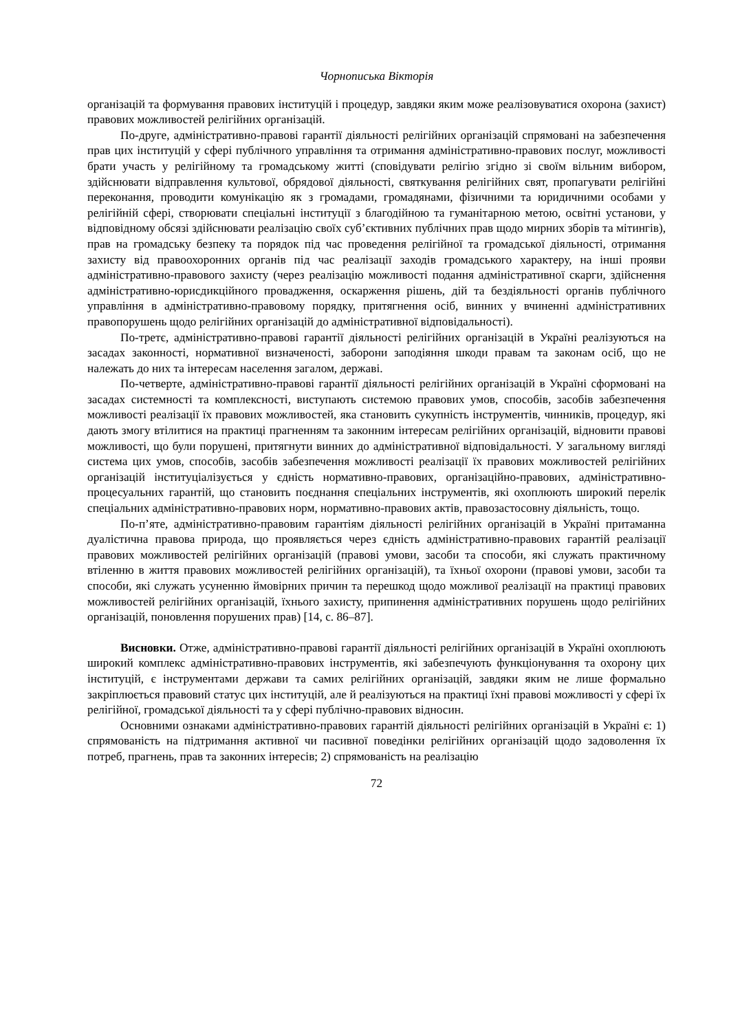Чорнописька Вікторія
організацій та формування правових інституцій і процедур, завдяки яким може реалізовуватися охорона (захист) правових можливостей релігійних організацій.
По-друге, адміністративно-правові гарантії діяльності релігійних організацій спрямовані на забезпечення прав цих інституцій у сфері публічного управління та отримання адміністративно-правових послуг, можливості брати участь у релігійному та громадському житті (сповідувати релігію згідно зі своїм вільним вибором, здійснювати відправлення культової, обрядової діяльності, святкування релігійних свят, пропагувати релігійні переконання, проводити комунікацію як з громадами, громадянами, фізичними та юридичними особами у релігійній сфері, створювати спеціальні інституції з благодійною та гуманітарною метою, освітні установи, у відповідному обсязі здійснювати реалізацію своїх суб’єктивних публічних прав щодо мирних зборів та мітингів), прав на громадську безпеку та порядок під час проведення релігійної та громадської діяльності, отримання захисту від правоохоронних органів під час реалізації заходів громадського характеру, на інші прояви адміністративно-правового захисту (через реалізацію можливості подання адміністративної скарги, здійснення адміністративно-юрисдикційного провадження, оскарження рішень, дій та бездіяльності органів публічного управління в адміністративно-правовому порядку, притягнення осіб, винних у вчиненні адміністративних правопорушень щодо релігійних організацій до адміністративної відповідальності).
По-третє, адміністративно-правові гарантії діяльності релігійних організацій в Україні реалізуються на засадах законності, нормативної визначеності, заборони заподіяння шкоди правам та законам осіб, що не належать до них та інтересам населення загалом, державі.
По-четверте, адміністративно-правові гарантії діяльності релігійних організацій в Україні сформовані на засадах системності та комплексності, виступають системою правових умов, способів, засобів забезпечення можливості реалізації їх правових можливостей, яка становить сукупність інструментів, чинників, процедур, які дають змогу втілитися на практиці прагненням та законним інтересам релігійних організацій, відновити правові можливості, що були порушені, притягнути винних до адміністративної відповідальності. У загальному вигляді система цих умов, способів, засобів забезпечення можливості реалізації їх правових можливостей релігійних організацій інституціалізується у єдність нормативно-правових, організаційно-правових, адміністративно-процесуальних гарантій, що становить поєднання спеціальних інструментів, які охоплюють широкий перелік спеціальних адміністративно-правових норм, нормативно-правових актів, правозастосовну діяльність, тощо.
По-п’яте, адміністративно-правовим гарантіям діяльності релігійних організацій в Україні притаманна дуалістична правова природа, що проявляється через єдність адміністративно-правових гарантій реалізації правових можливостей релігійних організацій (правові умови, засоби та способи, які служать практичному втіленню в життя правових можливостей релігійних організацій), та їхньої охорони (правові умови, засоби та способи, які служать усуненню ймовірних причин та перешкод щодо можливої реалізації на практиці правових можливостей релігійних організацій, їхнього захисту, припинення адміністративних порушень щодо релігійних організацій, поновлення порушених прав) [14, с. 86–87].
Висновки. Отже, адміністративно-правові гарантії діяльності релігійних організацій в Україні охоплюють широкий комплекс адміністративно-правових інструментів, які забезпечують функціонування та охорону цих інституцій, є інструментами держави та самих релігійних організацій, завдяки яким не лише формально закріплюється правовий статус цих інституцій, але й реалізуються на практиці їхні правові можливості у сфері їх релігійної, громадської діяльності та у сфері публічно-правових відносин.
Основними ознаками адміністративно-правових гарантій діяльності релігійних організацій в Україні є: 1) спрямованість на підтримання активної чи пасивної поведінки релігійних організацій щодо задоволення їх потреб, прагнень, прав та законних інтересів; 2) спрямованість на реалізацію
72